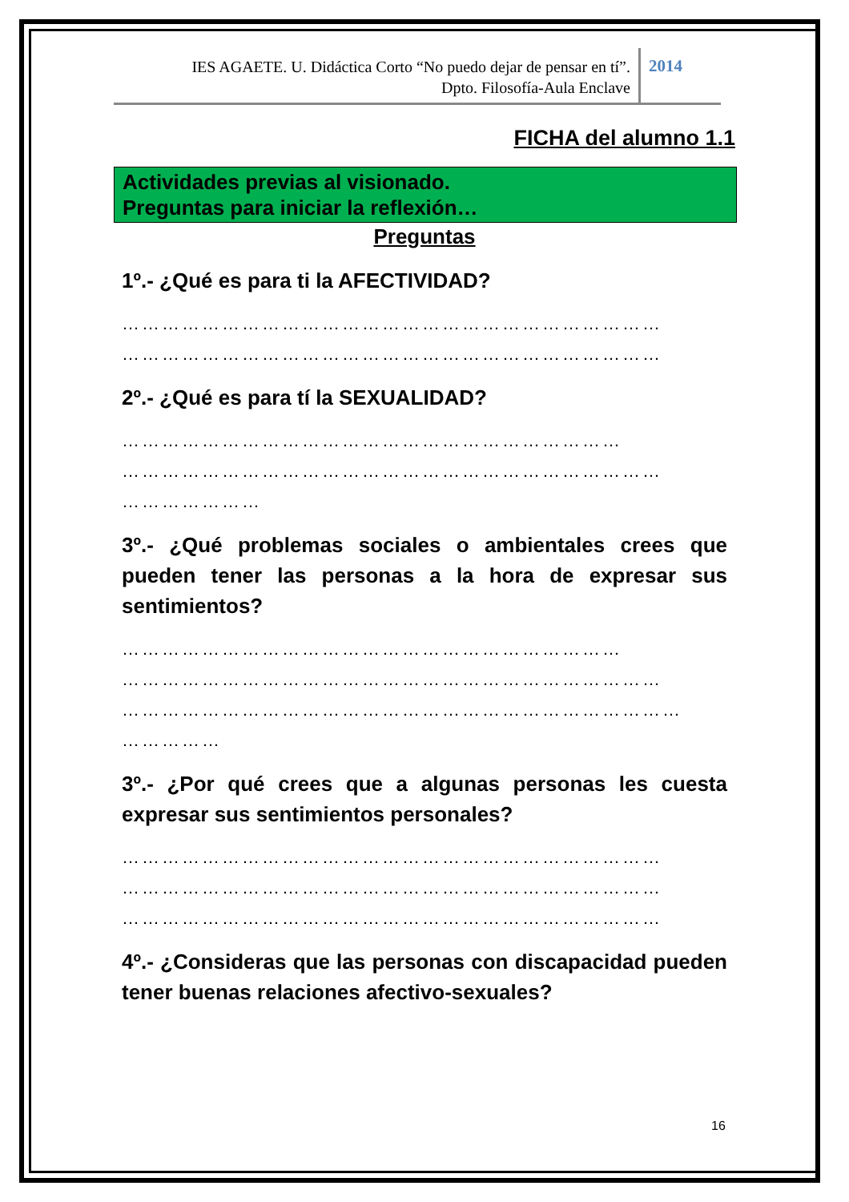IES AGAETE. U. Didáctica Corto “No puedo dejar de pensar en tí”.
Dpto. Filosofía-Aula Enclave
2014
FICHA del alumno 1.1
Actividades previas al visionado.
Preguntas para iniciar la reflexión…
Preguntas
1º.- ¿Qué es para ti la AFECTIVIDAD?
………………………………………………………………………
………………………………………………………………………
2º.- ¿Qué es para tí la SEXUALIDAD?
…………………………………………………………………
………………………………………………………………………
…………………
3º.- ¿Qué problemas sociales o ambientales crees que pueden tener las personas a la hora de expresar sus sentimientos?
…………………………………………………………………
………………………………………………………………………
…………………………………………………………………………
……………
3º.- ¿Por qué crees que a algunas personas les cuesta expresar sus sentimientos personales?
………………………………………………………………………
………………………………………………………………………
………………………………………………………………………
4º.- ¿Consideras que las personas con discapacidad pueden tener buenas relaciones afectivo-sexuales?
16